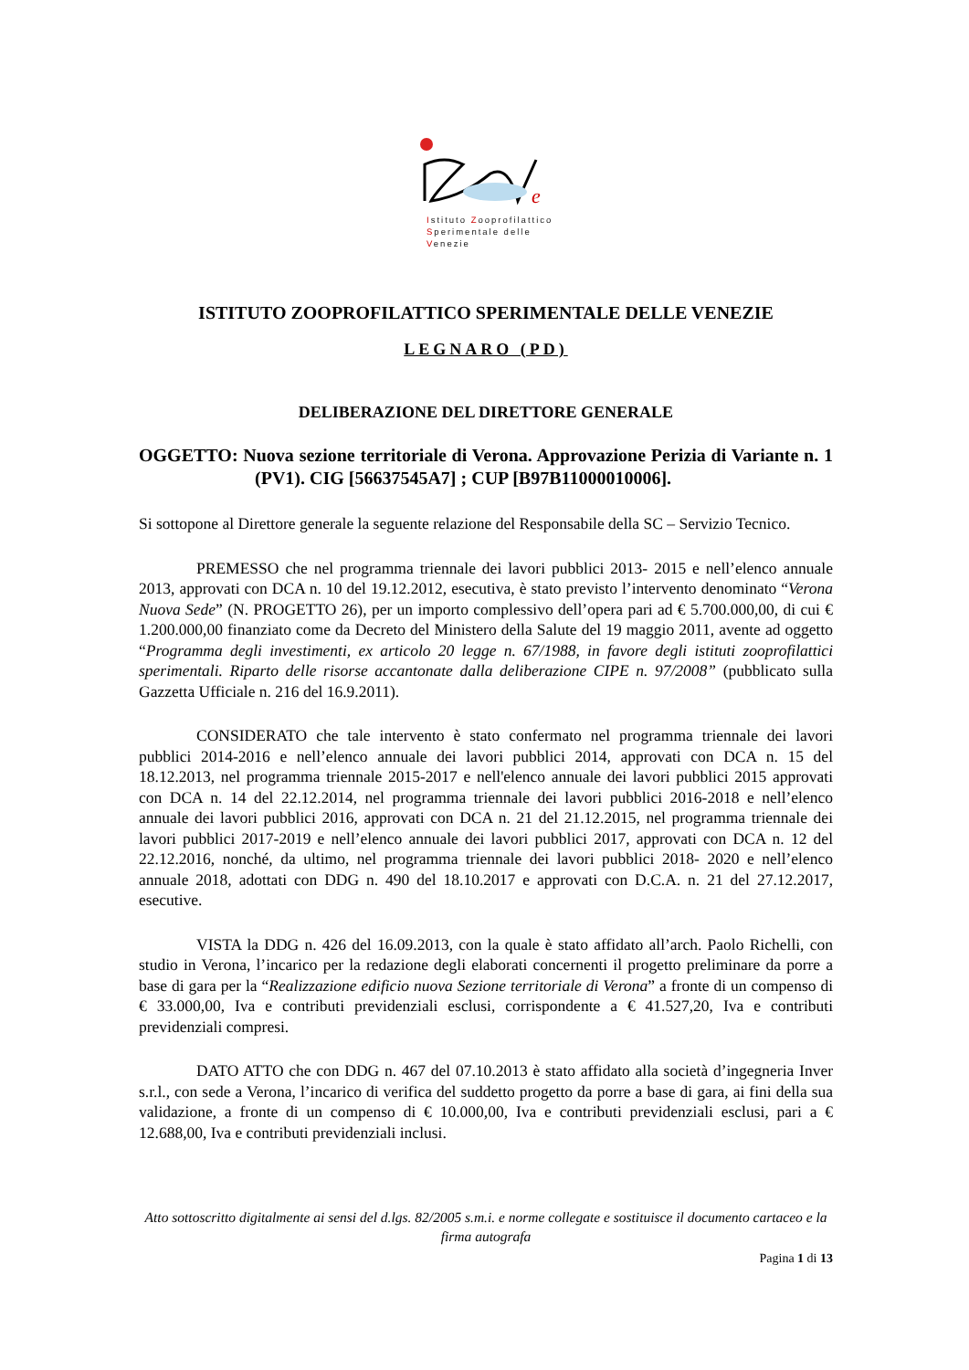e
Istituto Zooprofilattico
Sperimentale delle Venezie
ISTITUTO ZOOPROFILATTICO SPERIMENTALE DELLE VENEZIE
LEGNARO (PD)
DELIBERAZIONE DEL DIRETTORE GENERALE
OGGETTO: Nuova sezione territoriale di Verona. Approvazione Perizia di Variante n. 1 (PV1). CIG [56637545A7] ; CUP [B97B11000010006].
Si sottopone al Direttore generale la seguente relazione del Responsabile della SC – Servizio Tecnico.
PREMESSO che nel programma triennale dei lavori pubblici 2013- 2015 e nell’elenco annuale 2013, approvati con DCA n. 10 del 19.12.2012, esecutiva, è stato previsto l’intervento denominato “Verona Nuova Sede” (N. PROGETTO 26), per un importo complessivo dell’opera pari ad € 5.700.000,00, di cui € 1.200.000,00 finanziato come da Decreto del Ministero della Salute del 19 maggio 2011, avente ad oggetto “Programma degli investimenti, ex articolo 20 legge n. 67/1988, in favore degli istituti zooprofilattici sperimentali. Riparto delle risorse accantonate dalla deliberazione CIPE n. 97/2008” (pubblicato sulla Gazzetta Ufficiale n. 216 del 16.9.2011).
CONSIDERATO che tale intervento è stato confermato nel programma triennale dei lavori pubblici 2014-2016 e nell’elenco annuale dei lavori pubblici 2014, approvati con DCA n. 15 del 18.12.2013, nel programma triennale 2015-2017 e nell'elenco annuale dei lavori pubblici 2015 approvati con DCA n. 14 del 22.12.2014, nel programma triennale dei lavori pubblici 2016-2018 e nell’elenco annuale dei lavori pubblici 2016, approvati con DCA n. 21 del 21.12.2015, nel programma triennale dei lavori pubblici 2017-2019 e nell’elenco annuale dei lavori pubblici 2017, approvati con DCA n. 12 del 22.12.2016, nonché, da ultimo, nel programma triennale dei lavori pubblici 2018- 2020 e nell’elenco annuale 2018, adottati con DDG n. 490 del 18.10.2017 e approvati con D.C.A. n. 21 del 27.12.2017, esecutive.
VISTA la DDG n. 426 del 16.09.2013, con la quale è stato affidato all’arch. Paolo Richelli, con studio in Verona, l’incarico per la redazione degli elaborati concernenti il progetto preliminare da porre a base di gara per la “Realizzazione edificio nuova Sezione territoriale di Verona” a fronte di un compenso di € 33.000,00, Iva e contributi previdenziali esclusi, corrispondente a € 41.527,20, Iva e contributi previdenziali compresi.
DATO ATTO che con DDG n. 467 del 07.10.2013 è stato affidato alla società d’ingegneria Inver s.r.l., con sede a Verona, l’incarico di verifica del suddetto progetto da porre a base di gara, ai fini della sua validazione, a fronte di un compenso di € 10.000,00, Iva e contributi previdenziali esclusi, pari a € 12.688,00, Iva e contributi previdenziali inclusi.
Atto sottoscritto digitalmente ai sensi del d.lgs. 82/2005 s.m.i. e norme collegate e sostituisce il documento cartaceo e la firma autografa
Pagina 1 di 13